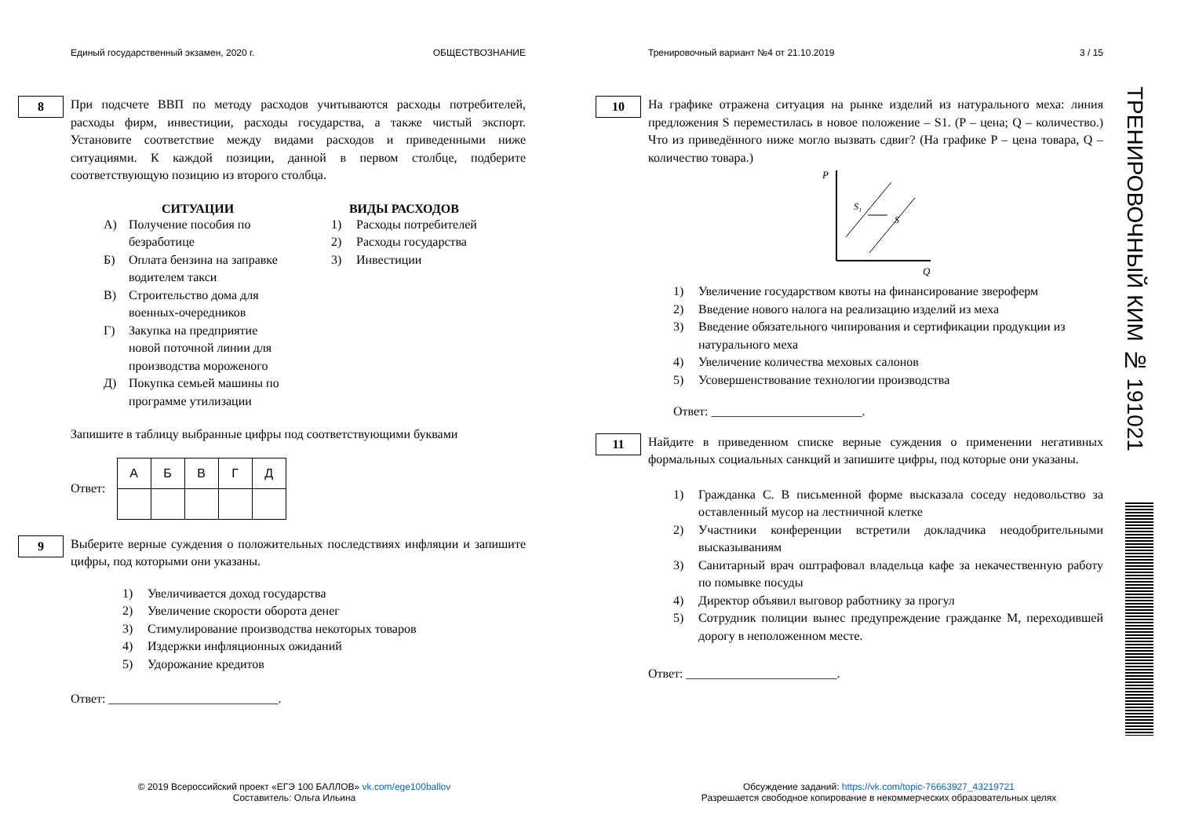Единый государственный экзамен, 2020 г. ОБЩЕСТВОЗНАНИЕ
8
При подсчете ВВП по методу расходов учитываются расходы потребителей, расходы фирм, инвестиции, расходы государства, а также чистый экспорт. Установите соответствие между видами расходов и приведенными ниже ситуациями. К каждой позиции, данной в первом столбце, подберите соответствующую позицию из второго столбца.
СИТУАЦИИ
А) Получение пособия по безработице
Б) Оплата бензина на заправке водителем такси
В) Строительство дома для военных-очередников
Г) Закупка на предприятие новой поточной линии для производства мороженого
Д) Покупка семьей машины по программе утилизации
ВИДЫ РАСХОДОВ
1) Расходы потребителей
2) Расходы государства
3) Инвестиции
Запишите в таблицу выбранные цифры под соответствующими буквами
Ответ:
| А | Б | В | Г | Д |
| --- | --- | --- | --- | --- |
9
Выберите верные суждения о положительных последствиях инфляции и запишите цифры, под которыми они указаны.
1) Увеличивается доход государства
2) Увеличение скорости оборота денег
3) Стимулирование производства некоторых товаров
4) Издержки инфляционных ожиданий
5) Удорожание кредитов
Ответ: ___________________________.
Тренировочный вариант №4 от 21.10.2019 3 / 15
10
На графике отражена ситуация на рынке изделий из натурального меха: линия предложения S переместилась в новое положение – S1. (P – цена; Q – количество.) Что из приведённого ниже могло вызвать сдвиг? (На графике P – цена товара, Q – количество товара.)
P
Q
S₁
S
1) Увеличение государством квоты на финансирование звероферм
2) Введение нового налога на реализацию изделий из меха
3) Введение обязательного чипирования и сертификации продукции из натурального меха
4) Увеличение количества меховых салонов
5) Усовершенствование технологии производства
Ответ: ________________________.
11
Найдите в приведенном списке верные суждения о применении негативных формальных социальных санкций и запишите цифры, под которые они указаны.
1) Гражданка С. В письменной форме высказала соседу недовольство за оставленный мусор на лестничной клетке
2) Участники конференции встретили докладчика неодобрительными высказываниям
3) Санитарный врач оштрафовал владельца кафе за некачественную работу по помывке посуды
4) Директор объявил выговор работнику за прогул
5) Сотрудник полиции вынес предупреждение гражданке М, переходившей дорогу в неположенном месте.
Ответ: ________________________.
ТРЕНИРОВОЧНЫЙ КИМ № 191021
© 2019 Всероссийский проект «ЕГЭ 100 БАЛЛОВ» vk.com/ege100ballov
Составитель: Ольга Ильина
Обсуждение заданий: https://vk.com/topic-76663927_43219721
Разрешается свободное копирование в некоммерческих образовательных целях